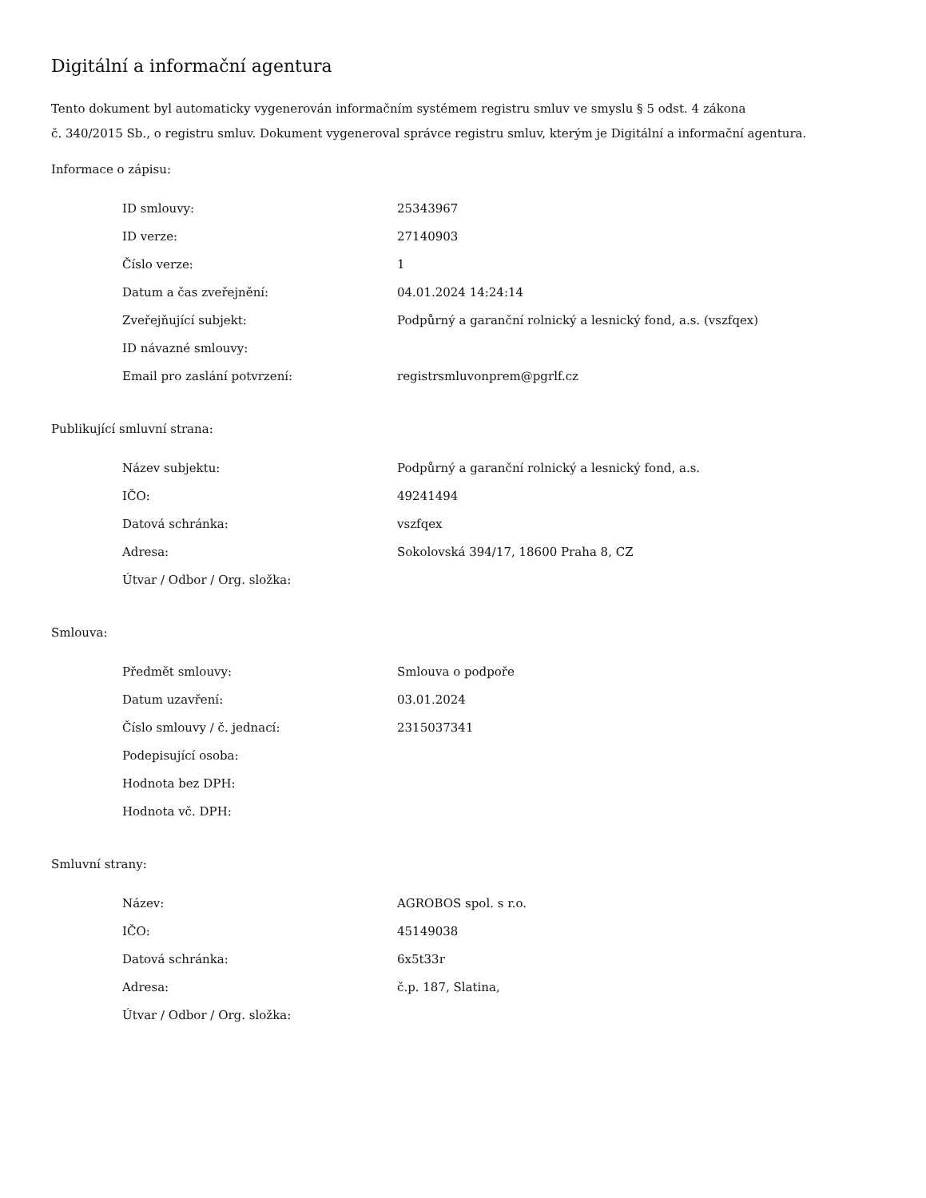Digitální a informační agentura
Tento dokument byl automaticky vygenerován informačním systémem registru smluv ve smyslu § 5 odst. 4 zákona
č. 340/2015 Sb., o registru smluv. Dokument vygeneroval správce registru smluv, kterým je Digitální a informační agentura.
Informace o zápisu:
| ID smlouvy: | 25343967 |
| ID verze: | 27140903 |
| Číslo verze: | 1 |
| Datum a čas zveřejnění: | 04.01.2024 14:24:14 |
| Zveřejňující subjekt: | Podpůrný a garanční rolnický a lesnický fond, a.s. (vszfqex) |
| ID návazné smlouvy: | |
| Email pro zaslání potvrzení: | registrsmluvonprem@pgrlf.cz |
Publikující smluvní strana:
| Název subjektu: | Podpůrný a garanční rolnický a lesnický fond, a.s. |
| IČO: | 49241494 |
| Datová schránka: | vszfqex |
| Adresa: | Sokolovská 394/17, 18600 Praha 8, CZ |
| Útvar / Odbor / Org. složka: | |
Smlouva:
| Předmět smlouvy: | Smlouva o podpoře |
| Datum uzavření: | 03.01.2024 |
| Číslo smlouvy / č. jednací: | 2315037341 |
| Podepisující osoba: | |
| Hodnota bez DPH: | |
| Hodnota vč. DPH: | |
Smluvní strany:
| Název: | AGROBOS spol. s r.o. |
| IČO: | 45149038 |
| Datová schránka: | 6x5t33r |
| Adresa: | č.p. 187, Slatina, |
| Útvar / Odbor / Org. složka: | |